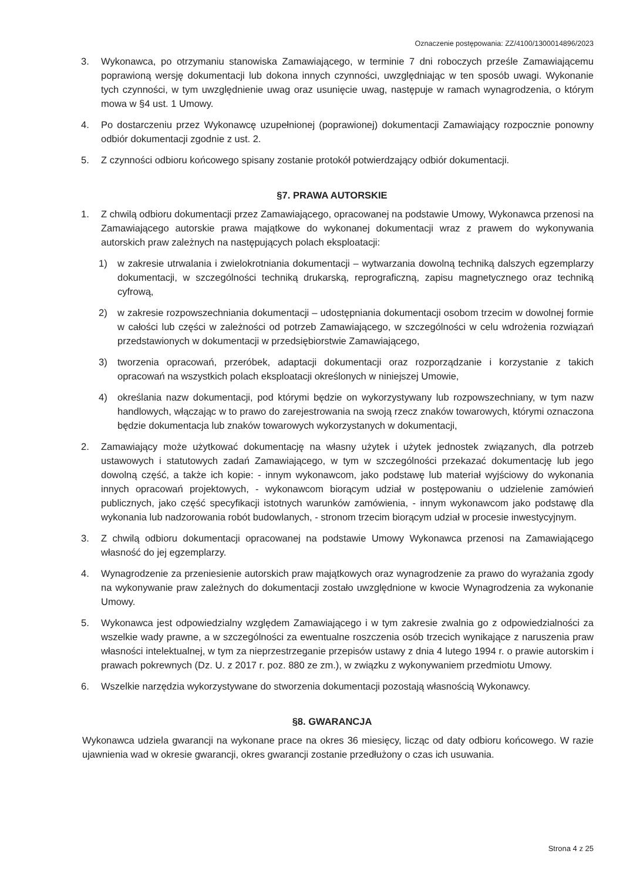Oznaczenie postępowania: ZZ/4100/1300014896/2023
3. Wykonawca, po otrzymaniu stanowiska Zamawiającego, w terminie 7 dni roboczych prześle Zamawiającemu poprawioną wersję dokumentacji lub dokona innych czynności, uwzględniając w ten sposób uwagi. Wykonanie tych czynności, w tym uwzględnienie uwag oraz usunięcie uwag, następuje w ramach wynagrodzenia, o którym mowa w §4 ust. 1 Umowy.
4. Po dostarczeniu przez Wykonawcę uzupełnionej (poprawionej) dokumentacji Zamawiający rozpocznie ponowny odbiór dokumentacji zgodnie z ust. 2.
5. Z czynności odbioru końcowego spisany zostanie protokół potwierdzający odbiór dokumentacji.
§7. PRAWA AUTORSKIE
1. Z chwilą odbioru dokumentacji przez Zamawiającego, opracowanej na podstawie Umowy, Wykonawca przenosi na Zamawiającego autorskie prawa majątkowe do wykonanej dokumentacji wraz z prawem do wykonywania autorskich praw zależnych na następujących polach eksploatacji:
1) w zakresie utrwalania i zwielokrotniania dokumentacji – wytwarzania dowolną techniką dalszych egzemplarzy dokumentacji, w szczególności techniką drukarską, reprograficzną, zapisu magnetycznego oraz techniką cyfrową,
2) w zakresie rozpowszechniania dokumentacji – udostępniania dokumentacji osobom trzecim w dowolnej formie w całości lub części w zależności od potrzeb Zamawiającego, w szczególności w celu wdrożenia rozwiązań przedstawionych w dokumentacji w przedsiębiorstwie Zamawiającego,
3) tworzenia opracowań, przeróbek, adaptacji dokumentacji oraz rozporządzanie i korzystanie z takich opracowań na wszystkich polach eksploatacji określonych w niniejszej Umowie,
4) określania nazw dokumentacji, pod którymi będzie on wykorzystywany lub rozpowszechniany, w tym nazw handlowych, włączając w to prawo do zarejestrowania na swoją rzecz znaków towarowych, którymi oznaczona będzie dokumentacja lub znaków towarowych wykorzystanych w dokumentacji,
2. Zamawiający może użytkować dokumentację na własny użytek i użytek jednostek związanych, dla potrzeb ustawowych i statutowych zadań Zamawiającego, w tym w szczególności przekazać dokumentację lub jego dowolną część, a także ich kopie: - innym wykonawcom, jako podstawę lub materiał wyjściowy do wykonania innych opracowań projektowych, - wykonawcom biorącym udział w postępowaniu o udzielenie zamówień publicznych, jako część specyfikacji istotnych warunków zamówienia, - innym wykonawcom jako podstawę dla wykonania lub nadzorowania robót budowlanych, - stronom trzecim biorącym udział w procesie inwestycyjnym.
3. Z chwilą odbioru dokumentacji opracowanej na podstawie Umowy Wykonawca przenosi na Zamawiającego własność do jej egzemplarzy.
4. Wynagrodzenie za przeniesienie autorskich praw majątkowych oraz wynagrodzenie za prawo do wyrażania zgody na wykonywanie praw zależnych do dokumentacji zostało uwzględnione w kwocie Wynagrodzenia za wykonanie Umowy.
5. Wykonawca jest odpowiedzialny względem Zamawiającego i w tym zakresie zwalnia go z odpowiedzialności za wszelkie wady prawne, a w szczególności za ewentualne roszczenia osób trzecich wynikające z naruszenia praw własności intelektualnej, w tym za nieprzestrzeganie przepisów ustawy z dnia 4 lutego 1994 r. o prawie autorskim i prawach pokrewnych (Dz. U. z 2017 r. poz. 880 ze zm.), w związku z wykonywaniem przedmiotu Umowy.
6. Wszelkie narzędzia wykorzystywane do stworzenia dokumentacji pozostają własnością Wykonawcy.
§8. GWARANCJA
Wykonawca udziela gwarancji na wykonane prace na okres 36 miesięcy, licząc od daty odbioru końcowego. W razie ujawnienia wad w okresie gwarancji, okres gwarancji zostanie przedłużony o czas ich usuwania.
Strona 4 z 25